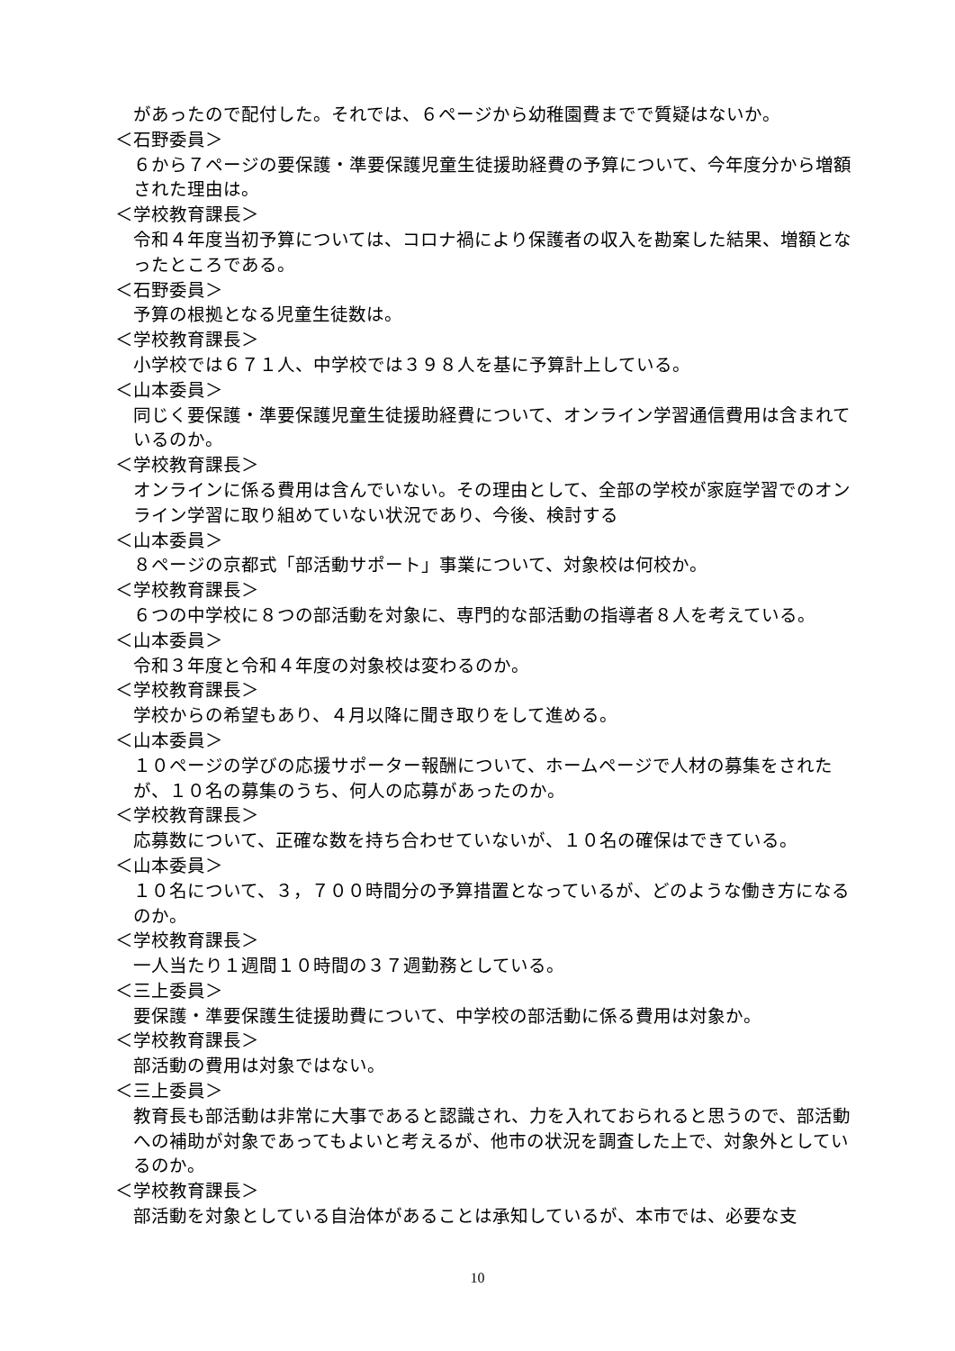があったので配付した。それでは、６ページから幼稚園費までで質疑はないか。
＜石野委員＞
６から７ページの要保護・準要保護児童生徒援助経費の予算について、今年度分から増額された理由は。
＜学校教育課長＞
令和４年度当初予算については、コロナ禍により保護者の収入を勘案した結果、増額となったところである。
＜石野委員＞
予算の根拠となる児童生徒数は。
＜学校教育課長＞
小学校では６７１人、中学校では３９８人を基に予算計上している。
＜山本委員＞
同じく要保護・準要保護児童生徒援助経費について、オンライン学習通信費用は含まれているのか。
＜学校教育課長＞
オンラインに係る費用は含んでいない。その理由として、全部の学校が家庭学習でのオンライン学習に取り組めていない状況であり、今後、検討する
＜山本委員＞
８ページの京都式「部活動サポート」事業について、対象校は何校か。
＜学校教育課長＞
６つの中学校に８つの部活動を対象に、専門的な部活動の指導者８人を考えている。
＜山本委員＞
令和３年度と令和４年度の対象校は変わるのか。
＜学校教育課長＞
学校からの希望もあり、４月以降に聞き取りをして進める。
＜山本委員＞
１０ページの学びの応援サポーター報酬について、ホームページで人材の募集をされたが、１０名の募集のうち、何人の応募があったのか。
＜学校教育課長＞
応募数について、正確な数を持ち合わせていないが、１０名の確保はできている。
＜山本委員＞
１０名について、３，７００時間分の予算措置となっているが、どのような働き方になるのか。
＜学校教育課長＞
一人当たり１週間１０時間の３７週勤務としている。
＜三上委員＞
要保護・準要保護生徒援助費について、中学校の部活動に係る費用は対象か。
＜学校教育課長＞
部活動の費用は対象ではない。
＜三上委員＞
教育長も部活動は非常に大事であると認識され、力を入れておられると思うので、部活動への補助が対象であってもよいと考えるが、他市の状況を調査した上で、対象外としているのか。
＜学校教育課長＞
部活動を対象としている自治体があることは承知しているが、本市では、必要な支
10